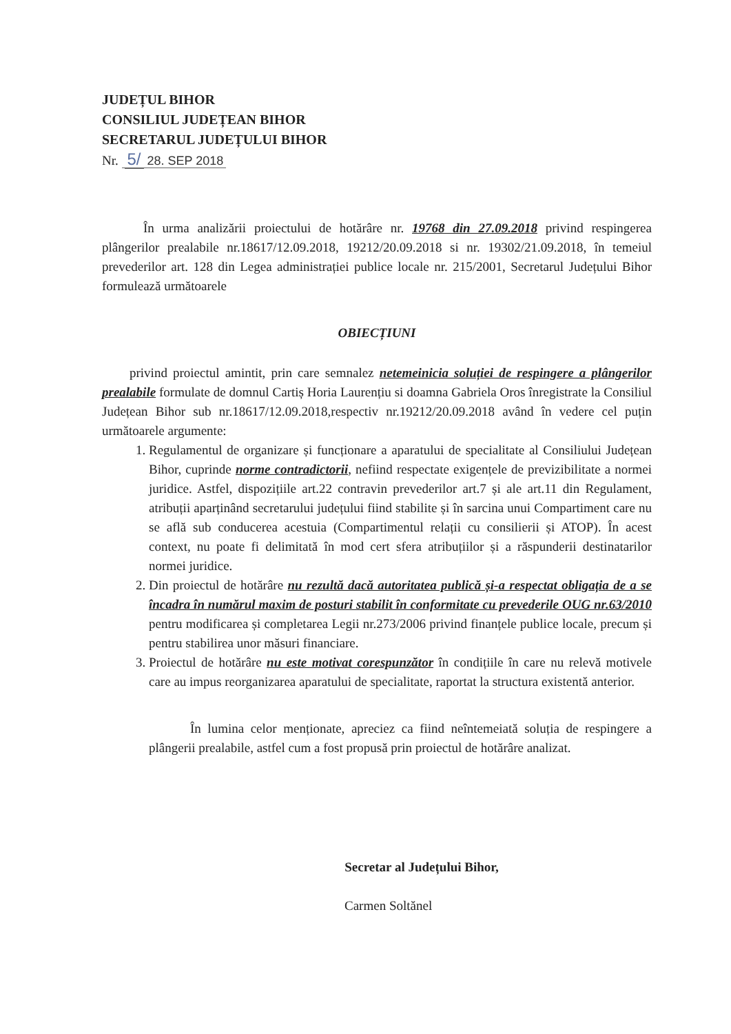JUDEȚUL BIHOR
CONSILIUL JUDEȚEAN BIHOR
SECRETARUL JUDEȚULUI BIHOR
Nr. 5/ 28. SEP 2018
În urma analizării proiectului de hotărâre nr. 19768 din 27.09.2018 privind respingerea plângerilor prealabile nr.18617/12.09.2018, 19212/20.09.2018 si nr. 19302/21.09.2018, în temeiul prevederilor art. 128 din Legea administrației publice locale nr. 215/2001, Secretarul Județului Bihor formulează următoarele
OBIECȚIUNI
privind proiectul amintit, prin care semnalez netemeinicia soluției de respingere a plângerilor prealabile formulate de domnul Cartiș Horia Laurențiu si doamna Gabriela Oros înregistrate la Consiliul Județean Bihor sub nr.18617/12.09.2018,respectiv nr.19212/20.09.2018 având în vedere cel puțin următoarele argumente:
1. Regulamentul de organizare și funcționare a aparatului de specialitate al Consiliului Județean Bihor, cuprinde norme contradictorii, nefiind respectate exigențele de previzibilitate a normei juridice. Astfel, dispozițiile art.22 contravin prevederilor art.7 și ale art.11 din Regulament, atribuții aparținând secretarului județului fiind stabilite și în sarcina unui Compartiment care nu se află sub conducerea acestuia (Compartimentul relații cu consilierii și ATOP). În acest context, nu poate fi delimitată în mod cert sfera atribuțiilor și a răspunderii destinatarilor normei juridice.
2. Din proiectul de hotărâre nu rezultă dacă autoritatea publică și-a respectat obligația de a se încadra în numărul maxim de posturi stabilit în conformitate cu prevederile OUG nr.63/2010 pentru modificarea și completarea Legii nr.273/2006 privind finanțele publice locale, precum și pentru stabilirea unor măsuri financiare.
3. Proiectul de hotărâre nu este motivat corespunzător în condițiile în care nu relevă motivele care au impus reorganizarea aparatului de specialitate, raportat la structura existentă anterior.
În lumina celor menționate, apreciez ca fiind neîntemeiată soluția de respingere a plângerii prealabile, astfel cum a fost propusă prin proiectul de hotărâre analizat.
Secretar al Județului Bihor,
Carmen Soltănel